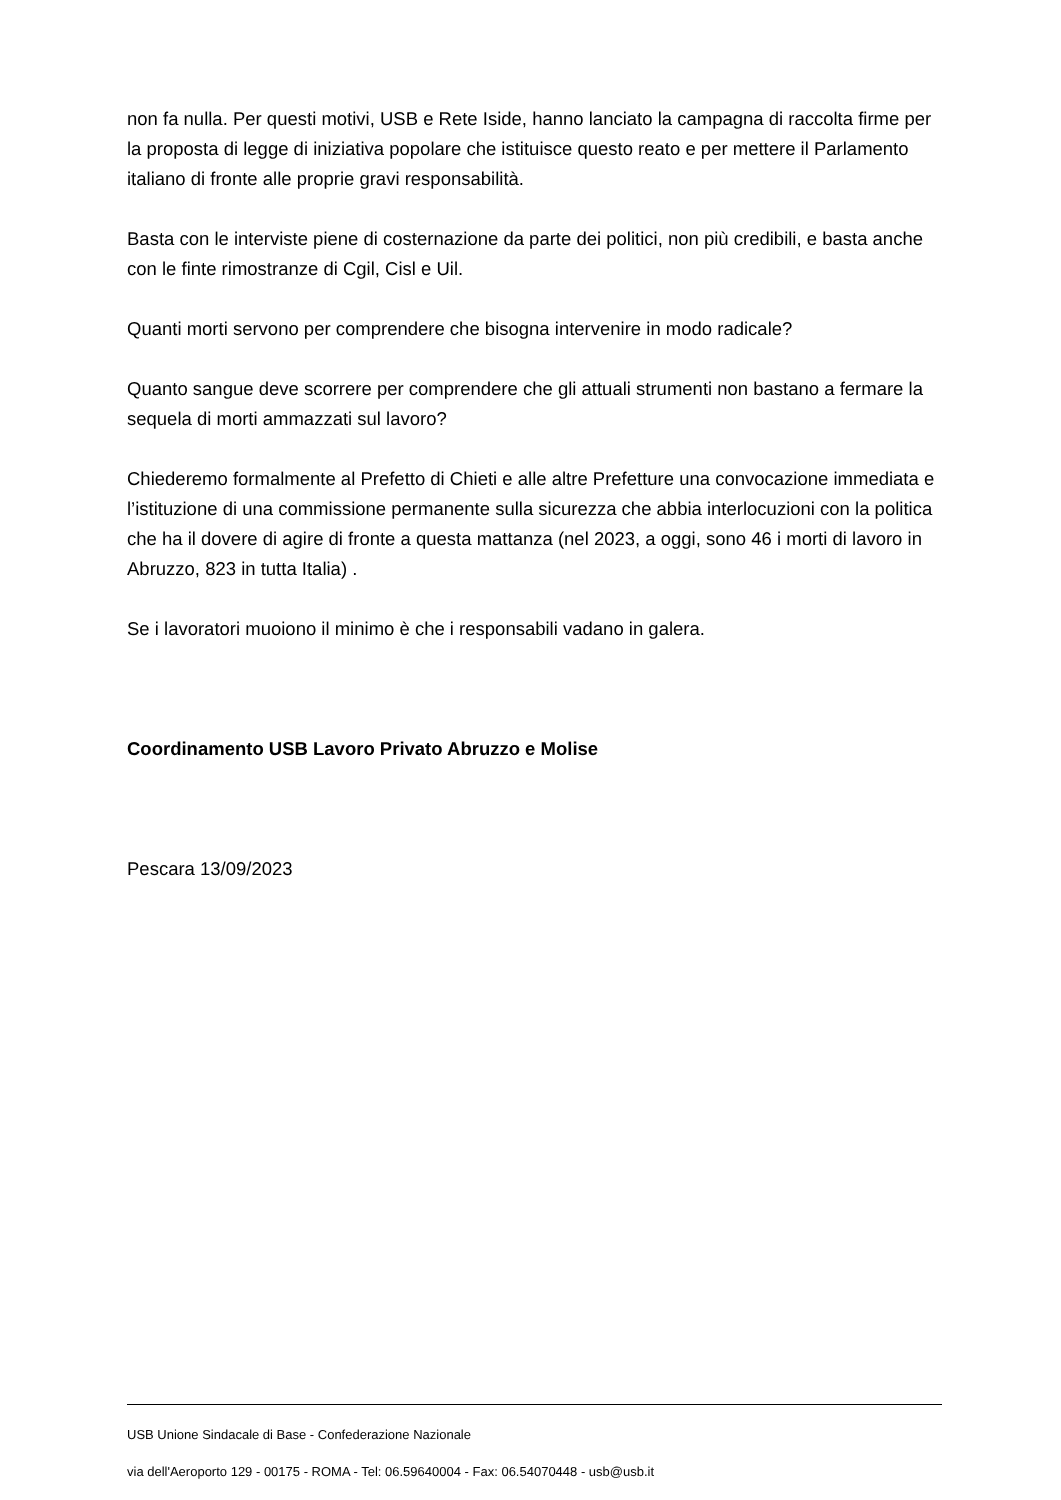non fa nulla. Per questi motivi, USB e Rete Iside, hanno lanciato la campagna di raccolta firme per la proposta di legge di iniziativa popolare che istituisce questo reato e per mettere il Parlamento italiano di fronte alle proprie gravi responsabilità.
Basta con le interviste piene di costernazione da parte dei politici, non più credibili, e basta anche con le finte rimostranze di Cgil, Cisl e Uil.
Quanti morti servono per comprendere che bisogna intervenire in modo radicale?
Quanto sangue deve scorrere per comprendere che gli attuali strumenti non bastano a fermare la sequela di morti ammazzati sul lavoro?
Chiederemo formalmente al Prefetto di Chieti e alle altre Prefetture una convocazione immediata e l’istituzione di una commissione permanente sulla sicurezza che abbia interlocuzioni con la politica che ha il dovere di agire di fronte a questa mattanza (nel 2023, a oggi, sono 46 i morti di lavoro in Abruzzo, 823 in tutta Italia) .
Se i lavoratori muoiono il minimo è che i responsabili vadano in galera.
Coordinamento USB Lavoro Privato Abruzzo e Molise
Pescara 13/09/2023
USB Unione Sindacale di Base - Confederazione Nazionale
via dell'Aeroporto 129 - 00175 - ROMA - Tel: 06.59640004 - Fax: 06.54070448 - usb@usb.it